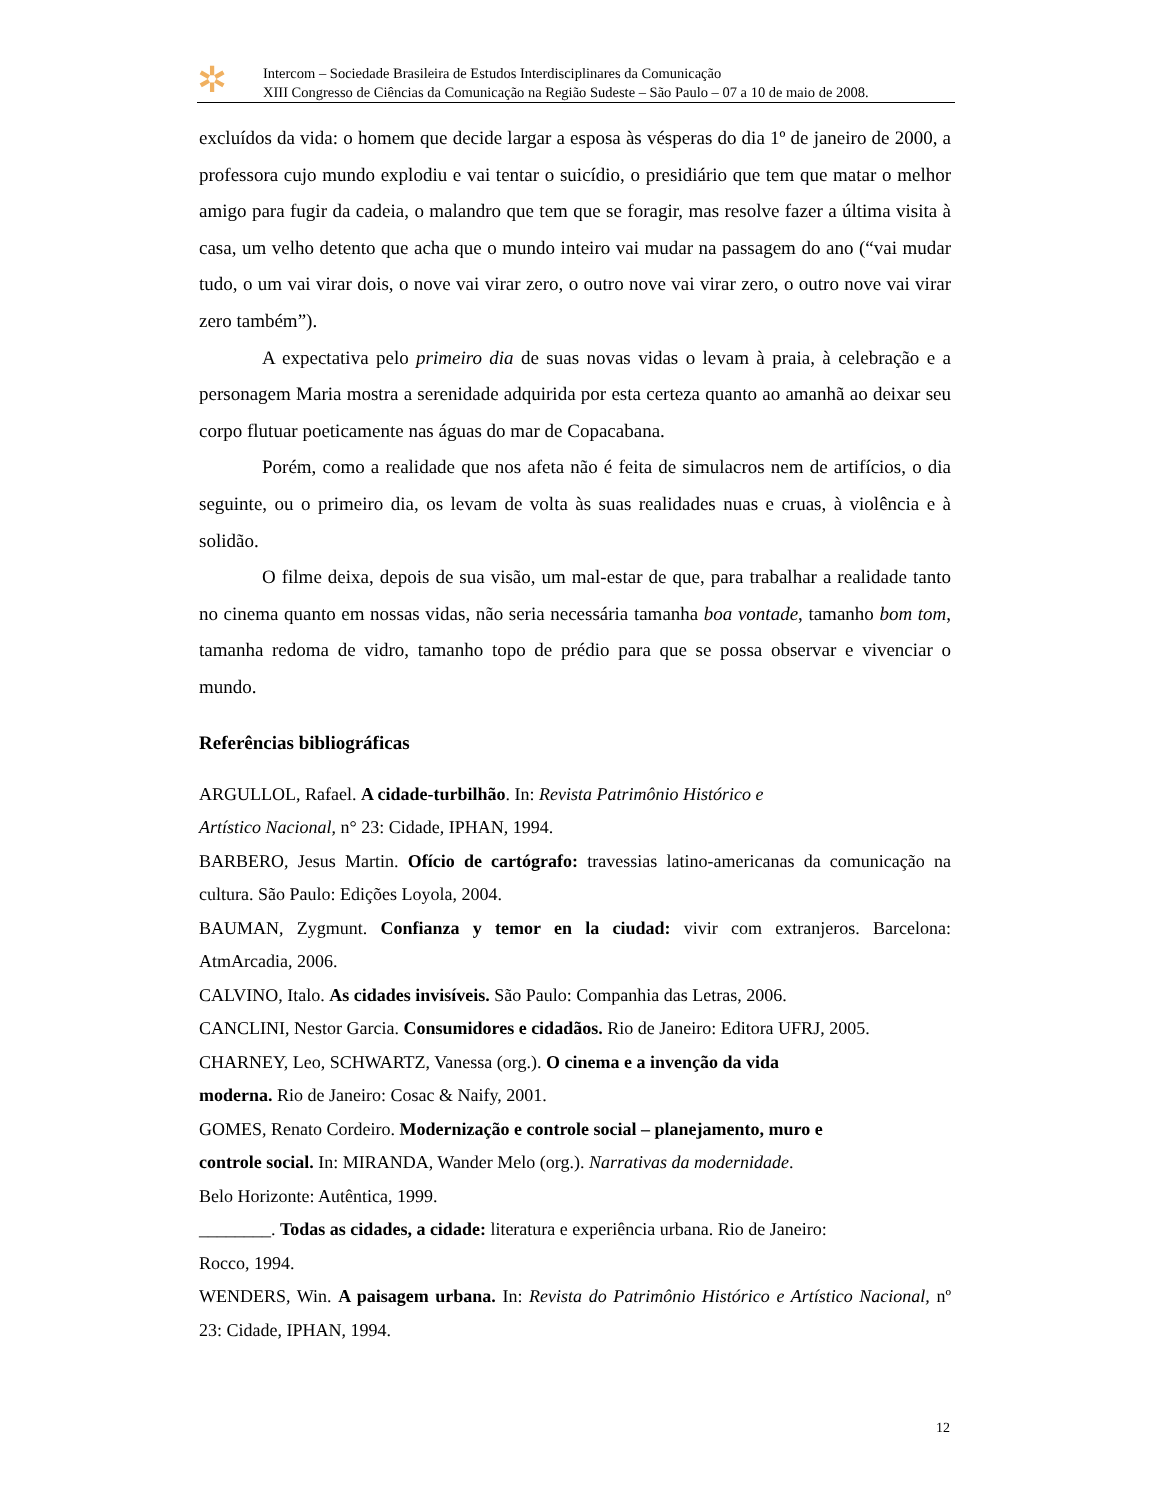✲
Intercom – Sociedade Brasileira de Estudos Interdisciplinares da Comunicação
XIII Congresso de Ciências da Comunicação na Região Sudeste – São Paulo – 07 a 10 de maio de 2008.
excluídos da vida: o homem que decide largar a esposa às vésperas do dia 1º de janeiro de 2000, a professora cujo mundo explodiu e vai tentar o suicídio, o presidiário que tem que matar o melhor amigo para fugir da cadeia, o malandro que tem que se foragir, mas resolve fazer a última visita à casa, um velho detento que acha que o mundo inteiro vai mudar na passagem do ano (“vai mudar tudo, o um vai virar dois, o nove vai virar zero, o outro nove vai virar zero, o outro nove vai virar zero também”).
A expectativa pelo primeiro dia de suas novas vidas o levam à praia, à celebração e a personagem Maria mostra a serenidade adquirida por esta certeza quanto ao amanhã ao deixar seu corpo flutuar poeticamente nas águas do mar de Copacabana.
Porém, como a realidade que nos afeta não é feita de simulacros nem de artifícios, o dia seguinte, ou o primeiro dia, os levam de volta às suas realidades nuas e cruas, à violência e à solidão.
O filme deixa, depois de sua visão, um mal-estar de que, para trabalhar a realidade tanto no cinema quanto em nossas vidas, não seria necessária tamanha boa vontade, tamanho bom tom, tamanha redoma de vidro, tamanho topo de prédio para que se possa observar e vivenciar o mundo.
Referências bibliográficas
ARGULLOL, Rafael. A cidade-turbilhão. In: Revista Patrimônio Histórico e
Artístico Nacional, n° 23: Cidade, IPHAN, 1994.
BARBERO, Jesus Martin. Ofício de cartógrafo: travessias latino-americanas da comunicação na cultura. São Paulo: Edições Loyola, 2004.
BAUMAN, Zygmunt. Confianza y temor en la ciudad: vivir com extranjeros. Barcelona: AtmArcadia, 2006.
CALVINO, Italo. As cidades invisíveis. São Paulo: Companhia das Letras, 2006.
CANCLINI, Nestor Garcia. Consumidores e cidadãos. Rio de Janeiro: Editora UFRJ, 2005.
CHARNEY, Leo, SCHWARTZ, Vanessa (org.). O cinema e a invenção da vida
moderna. Rio de Janeiro: Cosac & Naify, 2001.
GOMES, Renato Cordeiro. Modernização e controle social – planejamento, muro e
controle social. In: MIRANDA, Wander Melo (org.). Narrativas da modernidade.
Belo Horizonte: Autêntica, 1999.
________. Todas as cidades, a cidade: literatura e experiência urbana. Rio de Janeiro:
Rocco, 1994.
WENDERS, Win. A paisagem urbana. In: Revista do Patrimônio Histórico e Artístico Nacional, nº 23: Cidade, IPHAN, 1994.
12